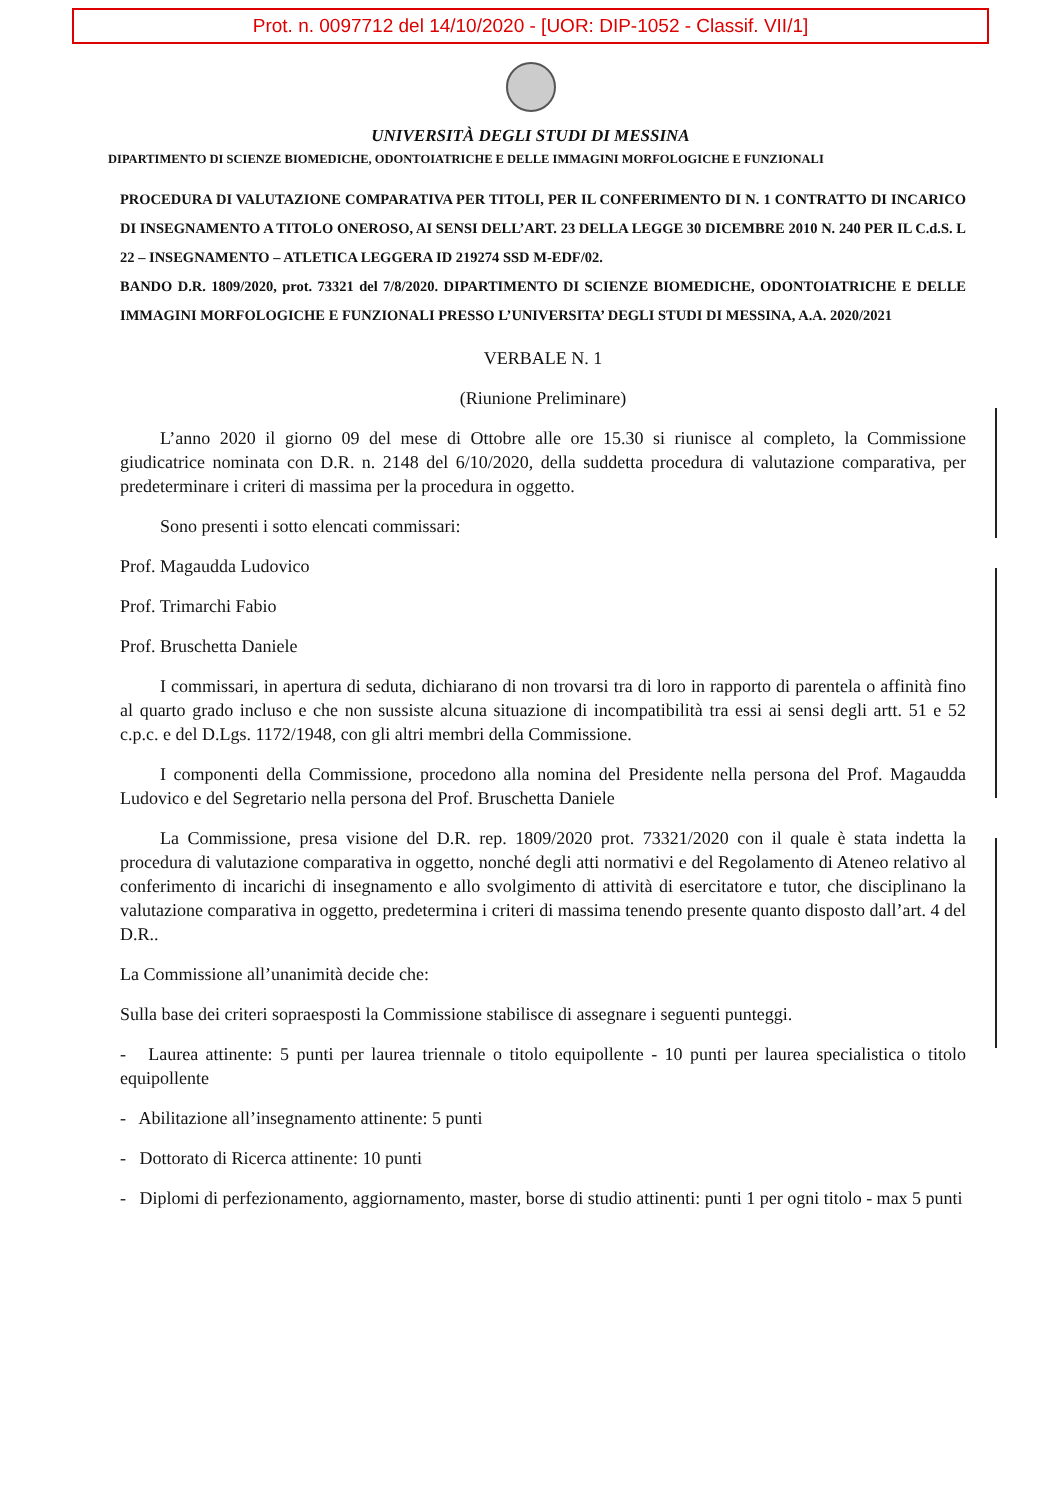Prot. n. 0097712 del 14/10/2020 - [UOR: DIP-1052 - Classif. VII/1]
UNIVERSITÀ DEGLI STUDI DI MESSINA
DIPARTIMENTO DI SCIENZE BIOMEDICHE, ODONTOIATRICHE E DELLE IMMAGINI MORFOLOGICHE E FUNZIONALI
PROCEDURA DI VALUTAZIONE COMPARATIVA PER TITOLI, PER IL CONFERIMENTO DI N. 1 CONTRATTO DI INCARICO DI INSEGNAMENTO A TITOLO ONEROSO, AI SENSI DELL’ART. 23 DELLA LEGGE 30 DICEMBRE 2010 N. 240 PER IL C.d.S. L 22 – INSEGNAMENTO – ATLETICA LEGGERA ID 219274 SSD M-EDF/02.
BANDO D.R. 1809/2020, prot. 73321 del 7/8/2020. DIPARTIMENTO DI SCIENZE BIOMEDICHE, ODONTOIATRICHE E DELLE IMMAGINI MORFOLOGICHE E FUNZIONALI PRESSO L’UNIVERSITA’ DEGLI STUDI DI MESSINA, A.A. 2020/2021
VERBALE N. 1
(Riunione Preliminare)
L’anno 2020 il giorno 09 del mese di Ottobre alle ore 15.30 si riunisce al completo, la Commissione giudicatrice nominata con D.R. n. 2148 del 6/10/2020, della suddetta procedura di valutazione comparativa, per predeterminare i criteri di massima per la procedura in oggetto.
Sono presenti i sotto elencati commissari:
Prof. Magaudda Ludovico
Prof. Trimarchi Fabio
Prof. Bruschetta Daniele
I commissari, in apertura di seduta, dichiarano di non trovarsi tra di loro in rapporto di parentela o affinità fino al quarto grado incluso e che non sussiste alcuna situazione di incompatibilità tra essi ai sensi degli artt. 51 e 52 c.p.c. e del D.Lgs. 1172/1948, con gli altri membri della Commissione.
I componenti della Commissione, procedono alla nomina del Presidente nella persona del Prof. Magaudda Ludovico e del Segretario nella persona del Prof. Bruschetta Daniele
La Commissione, presa visione del D.R. rep. 1809/2020 prot. 73321/2020 con il quale è stata indetta la procedura di valutazione comparativa in oggetto, nonché degli atti normativi e del Regolamento di Ateneo relativo al conferimento di incarichi di insegnamento e allo svolgimento di attività di esercitatore e tutor, che disciplinano la valutazione comparativa in oggetto, predetermina i criteri di massima tenendo presente quanto disposto dall’art. 4 del D.R..
La Commissione all’unanimità decide che:
Sulla base dei criteri sopraesposti la Commissione stabilisce di assegnare i seguenti punteggi.
- Laurea attinente: 5 punti per laurea triennale o titolo equipollente - 10 punti per laurea specialistica o titolo equipollente
- Abilitazione all’insegnamento attinente: 5 punti
- Dottorato di Ricerca attinente: 10 punti
- Diplomi di perfezionamento, aggiornamento, master, borse di studio attinenti: punti 1 per ogni titolo - max 5 punti